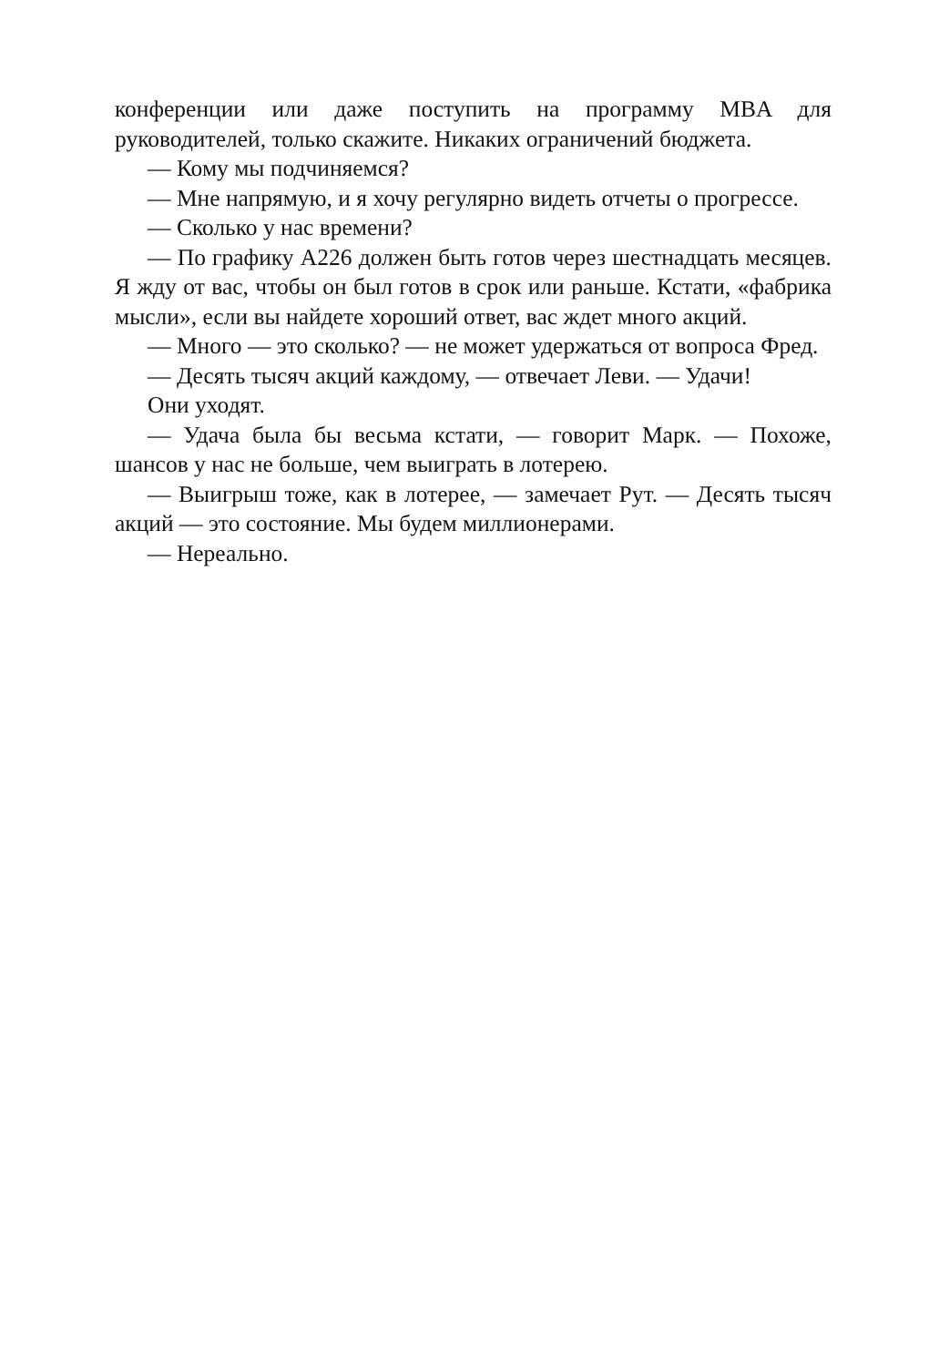конференции или даже поступить на программу MBA для руководителей, только скажите. Никаких ограничений бюджета.
— Кому мы подчиняемся?
— Мне напрямую, и я хочу регулярно видеть отчеты о прогрессе.
— Сколько у нас времени?
— По графику A226 должен быть готов через шестнадцать месяцев. Я жду от вас, чтобы он был готов в срок или раньше. Кстати, «фабрика мысли», если вы найдете хороший ответ, вас ждет много акций.
— Много — это сколько? — не может удержаться от вопроса Фред.
— Десять тысяч акций каждому, — отвечает Леви. — Удачи!
Они уходят.
— Удача была бы весьма кстати, — говорит Марк. — Похоже, шансов у нас не больше, чем выиграть в лотерею.
— Выигрыш тоже, как в лотерее, — замечает Рут. — Десять тысяч акций — это состояние. Мы будем миллионерами.
— Нереально.